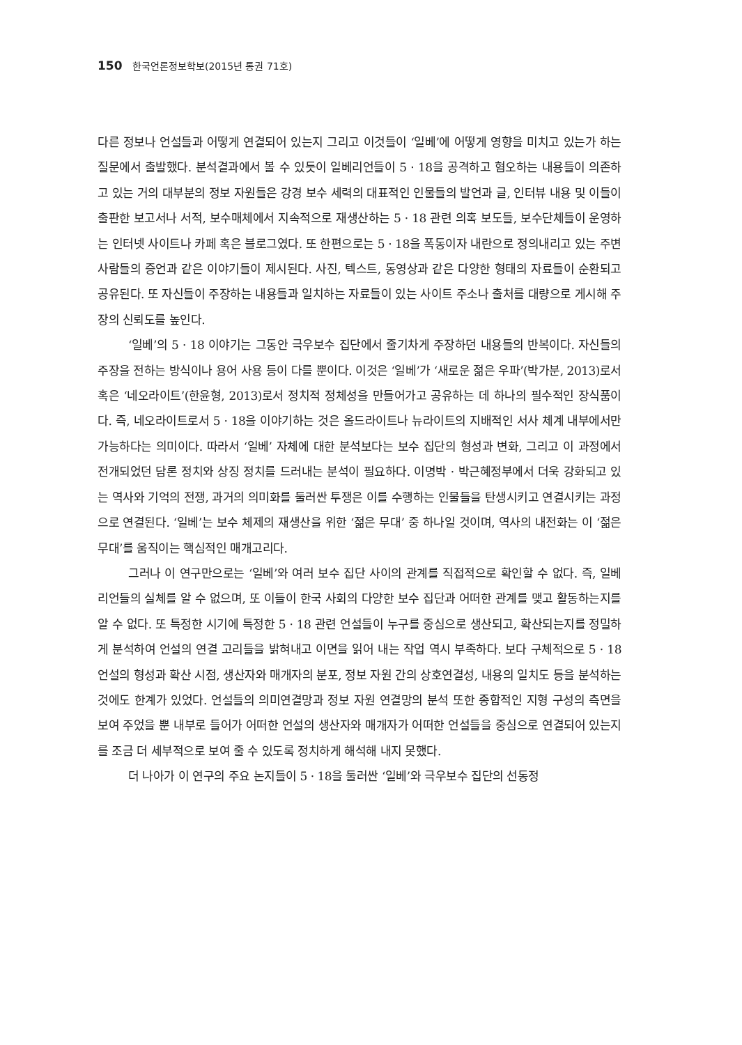150 한국언론정보학보(2015년 통권 71호)
다른 정보나 언설들과 어떻게 연결되어 있는지 그리고 이것들이 ‘일베’에 어떻게 영향을 미치고 있는가 하는 질문에서 출발했다. 분석결과에서 볼 수 있듯이 일베리언들이 5 · 18을 공격하고 혐오하는 내용들이 의존하고 있는 거의 대부분의 정보 자원들은 강경 보수 세력의 대표적인 인물들의 발언과 글, 인터뷰 내용 및 이들이 출판한 보고서나 서적, 보수매체에서 지속적으로 재생산하는 5 · 18 관련 의혹 보도들, 보수단체들이 운영하는 인터넷 사이트나 카페 혹은 블로그였다. 또 한편으로는 5 · 18을 폭동이자 내란으로 정의내리고 있는 주변 사람들의 증언과 같은 이야기들이 제시된다. 사진, 텍스트, 동영상과 같은 다양한 형태의 자료들이 순환되고 공유된다. 또 자신들이 주장하는 내용들과 일치하는 자료들이 있는 사이트 주소나 출처를 대량으로 게시해 주장의 신뢰도를 높인다.
‘일베’의 5 · 18 이야기는 그동안 극우보수 집단에서 줄기차게 주장하던 내용들의 반복이다. 자신들의 주장을 전하는 방식이나 용어 사용 등이 다를 뿐이다. 이것은 ‘일베’가 ‘새로운 젊은 우파’(박가분, 2013)로서 혹은 ‘네오라이트’(한윤형, 2013)로서 정치적 정체성을 만들어가고 공유하는 데 하나의 필수적인 장식품이다. 즉, 네오라이트로서 5 · 18을 이야기하는 것은 올드라이트나 뉴라이트의 지배적인 서사 체계 내부에서만 가능하다는 의미이다. 따라서 ‘일베’ 자체에 대한 분석보다는 보수 집단의 형성과 변화, 그리고 이 과정에서 전개되었던 담론 정치와 상징 정치를 드러내는 분석이 필요하다. 이명박 · 박근혜정부에서 더욱 강화되고 있는 역사와 기억의 전쟁, 과거의 의미화를 둘러싼 투쟁은 이를 수행하는 인물들을 탄생시키고 연결시키는 과정으로 연결된다. ‘일베’는 보수 체제의 재생산을 위한 ‘젊은 무대’ 중 하나일 것이며, 역사의 내전화는 이 ‘젊은 무대’를 움직이는 핵심적인 매개고리다.
그러나 이 연구만으로는 ‘일베’와 여러 보수 집단 사이의 관계를 직접적으로 확인할 수 없다. 즉, 일베리언들의 실체를 알 수 없으며, 또 이들이 한국 사회의 다양한 보수 집단과 어떠한 관계를 맺고 활동하는지를 알 수 없다. 또 특정한 시기에 특정한 5 · 18 관련 언설들이 누구를 중심으로 생산되고, 확산되는지를 정밀하게 분석하여 언설의 연결 고리들을 밝혀내고 이면을 읽어 내는 작업 역시 부족하다. 보다 구체적으로 5 · 18 언설의 형성과 확산 시점, 생산자와 매개자의 분포, 정보 자원 간의 상호연결성, 내용의 일치도 등을 분석하는 것에도 한계가 있었다. 언설들의 의미연결망과 정보 자원 연결망의 분석 또한 종합적인 지형 구성의 측면을 보여 주었을 뿐 내부로 들어가 어떠한 언설의 생산자와 매개자가 어떠한 언설들을 중심으로 연결되어 있는지를 조금 더 세부적으로 보여 줄 수 있도록 정치하게 해석해 내지 못했다.
더 나아가 이 연구의 주요 논지들이 5 · 18을 둘러싼 ‘일베’와 극우보수 집단의 선동정